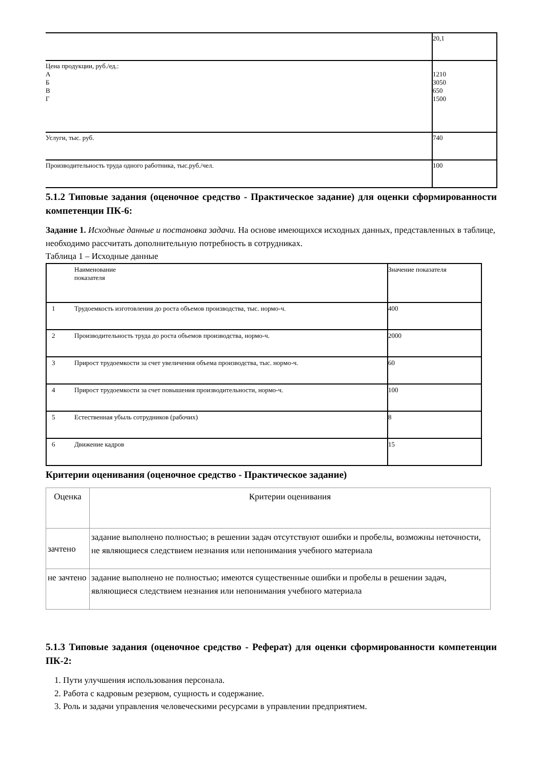| | 20,1 |
| Цена продукции, руб./ед.: А Б В Г | 1210 3050 650 1500 |
| Услуги, тыс. руб. | 740 |
| Производительность труда одного работника, тыс.руб./чел. | 100 |
5.1.2 Типовые задания (оценочное средство - Практическое задание) для оценки сформированности компетенции ПК-6:
Задание 1. Исходные данные и постановка задачи. На основе имеющихся исходных данных, представленных в таблице, необходимо рассчитать дополнительную потребность в сотрудниках.
Таблица 1 – Исходные данные
| | Наименование показателя | Значение показателя |
| 1 | Трудоемкость изготовления до роста объемов производства, тыс. нормо-ч. | 400 |
| 2 | Производительность труда до роста объемов производства, нормо-ч. | 2000 |
| 3 | Прирост трудоемкости за счет увеличения объема производства, тыс. нормо-ч. | 60 |
| 4 | Прирост трудоемкости за счет повышения производительности, нормо-ч. | 100 |
| 5 | Естественная убыль сотрудников (рабочих) | 8 |
| 6 | Движение кадров | 15 |
Критерии оценивания (оценочное средство - Практическое задание)
| Оценка | Критерии оценивания |
| зачтено | задание выполнено полностью; в решении задач отсутствуют ошибки и пробелы, возможны неточности, не являющиеся следствием незнания или непонимания учебного материала |
| не зачтено | задание выполнено не полностью; имеются существенные ошибки и пробелы в решении задач, являющиеся следствием незнания или непонимания учебного материала |
5.1.3 Типовые задания (оценочное средство - Реферат) для оценки сформированности компетенции ПК-2:
1. Пути улучшения использования персонала.
2. Работа с кадровым резервом, сущность и содержание.
3. Роль и задачи управления человеческими ресурсами в управлении предприятием.